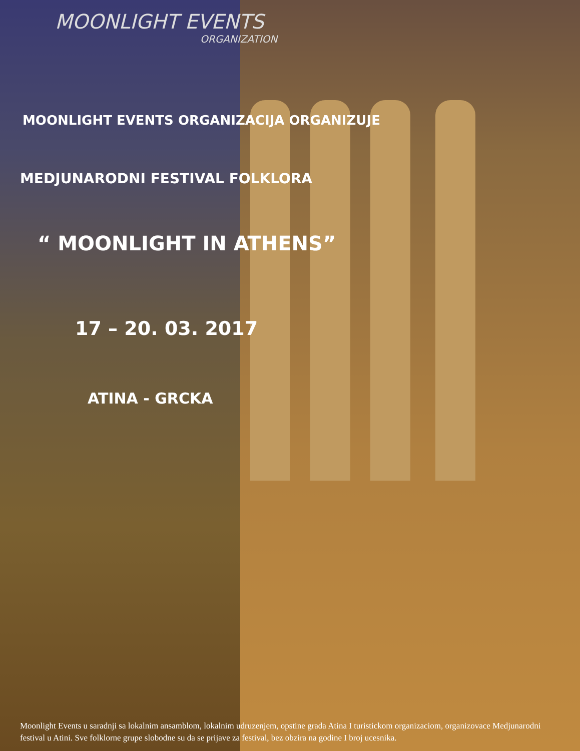MOONLIGHT EVENTS
ORGANIZATION
MOONLIGHT EVENTS ORGANIZACIJA ORGANIZUJE
MEDJUNARODNI FESTIVAL FOLKLORA
“ MOONLIGHT IN ATHENS”
17 – 20. 03. 2017
ATINA - GRCKA
Moonlight Events u saradnji sa lokalnim ansamblom, lokalnim udruzenjem, opstine grada Atina I turistickom organizaciom, organizovace Medjunarodni festival u Atini. Sve folklorne grupe slobodne su da se prijave za festival, bez obzira na godine I broj ucesnika.